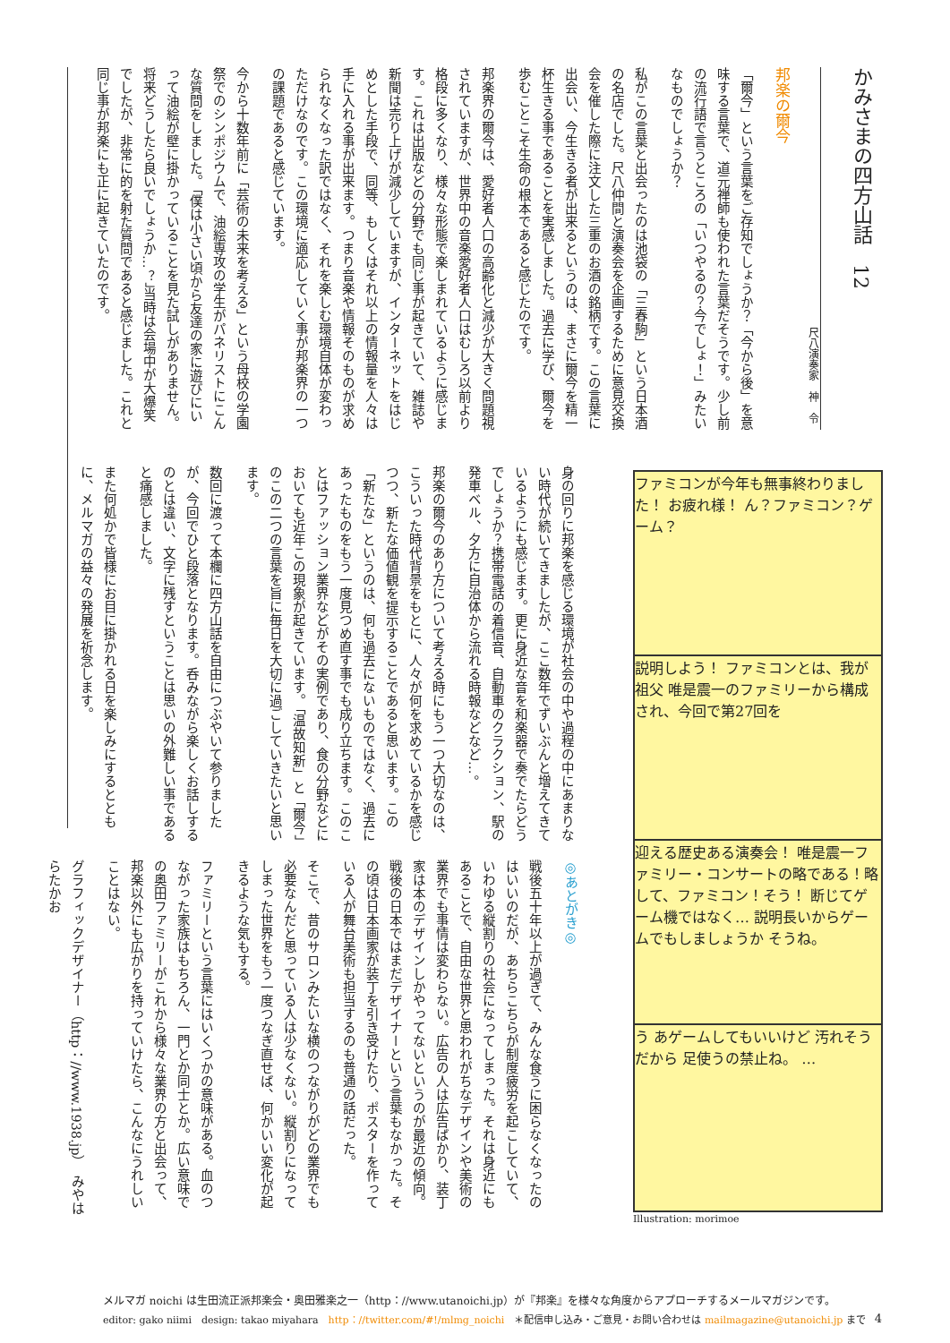かみさまの四方山話　12
尺八演奏家　神　令
邦楽の爾今
「爾今」という言葉をご存知でしょうか？「今から後」を意味する言葉で、道元禅師も使われた言葉だそうです。少し前の流行語で言うところの「いつやるの？今でしょ！」みたいなものでしょうか？
私がこの言葉と出会ったのは池袋の「三春駒」という日本酒の名店でした。尺八仲間と演奏会を企画するために意見交換会を催した際に注文した三重のお酒の銘柄です。この言葉に出会い、今生きる者が出来るというのは、まさに爾今を精一杯生きる事であることを実感しました。過去に学び、爾今を歩むことこそ生命の根本であると感じたのです。
邦楽界の爾今は、愛好者人口の高齢化と減少が大きく問題視されていますが、世界中の音楽愛好者人口はむしろ以前より格段に多くなり、様々な形態で楽しまれているように感じます。これは出版などの分野でも同じ事が起きていて、雑誌や新聞は売り上げが減少していますが、インターネットをはじめとした手段で、同等、もしくはそれ以上の情報量を人々は手に入れる事が出来ます。つまり音楽や情報そのものが求められなくなった訳ではなく、それを楽しむ環境自体が変わっただけなのです。この環境に適応していく事が邦楽界の一つの課題であると感じています。
今から十数年前に「芸術の未来を考える」という母校の学園祭でのシンポジウムで、油絵専攻の学生がパネリストにこんな質問をしました。「僕は小さい頃から友達の家に遊びにいって油絵が壁に掛かっていることを見た試しがありません。将来どうしたら良いでしょうか…？」当時は会場中が大爆笑でしたが、非常に的を射た質問であると感じました。これと同じ事が邦楽にも正に起きていたのです。
身の回りに邦楽を感じる環境が社会の中や過程の中にあまりない時代が続いてきましたが、ここ数年でずいぶんと増えてきているようにも感じます。更に身近な音を和楽器で奏でたらどうでしょうか？携帯電話の着信音、自動車のクラクション、駅の発車ベル、夕方に自治体から流れる時報などなど…。
邦楽の爾今のあり方について考える時にもう一つ大切なのは、こういった時代背景をもとに、人々が何を求めているかを感じつつ、新たな価値観を提示することであると思います。この「新たな」というのは、何も過去にないものではなく、過去にあったものをもう一度見つめ直す事でも成り立ちます。このことはファッション業界などがその実例であり、食の分野などにおいても近年この現象が起きています。「温故知新」と「爾今」のこの二つの言葉を旨に毎日を大切に過ごしていきたいと思います。
数回に渡って本欄に四方山話を自由につぶやいて参りましたが、今回でひと段落となります。呑みながら楽しくお話しするのとは違い、文字に残すということは思いの外難しい事であると痛感しました。
また何処かで皆様にお目に掛かれる日を楽しみにするとともに、メルマガの益々の発展を祈念します。
ファミコンが今年も無事終わりました！ お疲れ様！ ん？ファミコン？ゲーム？
説明しよう！ ファミコンとは、我が祖父 唯是震一のファミリーから構成され、今回で第27回を
迎える歴史ある演奏会！ 唯是震一ファミリー・コンサートの略である！略して、ファミコン！そう！ 断じてゲーム機ではなく… 説明長いからゲームでもしましょうか そうね。
う あゲームしてもいいけど 汚れそうだから 足使うの禁止ね。 …
Illustration: morimoe
◎あとがき◎
戦後五十年以上が過ぎて、みんな食うに困らなくなったのはいいのだが、あちらこちらが制度疲労を起こしていて、いわゆる縦割りの社会になってしまった。それは身近にもあることで、自由な世界と思われがちなデザインや美術の業界でも事情は変わらない。広告の人は広告ばかり、装丁家は本のデザインしかやってないというのが最近の傾向。戦後の日本ではまだデザイナーという言葉もなかった。その頃は日本画家が装丁を引き受けたり、ポスターを作っている人が舞台美術も担当するのも普通の話だった。
そこで、昔のサロンみたいな横のつながりがどの業界でも必要なんだと思っている人は少なくない。縦割りになってしまった世界をもう一度つなぎ直せば、何かいい変化が起きるような気もする。
ファミリーという言葉にはいくつかの意味がある。血のつながった家族はもちろん、一門とか同士とか。広い意味での奥田ファミリーがこれから様々な業界の方と出会って、邦楽以外にも広がりを持っていけたら、こんなにうれしいことはない。
グラフィックデザイナー（http：//www.1938.jp）　みやはらたかお
メルマガ noichi は生田流正派邦楽会・奥田雅楽之一（http：//www.utanoichi.jp）が『邦楽』を様々な角度からアプローチするメールマガジンです。
editor: gako niimi　design: takao miyahara　http：//twitter.com/#!/mlmg_noichi　＊配信申し込み・ご意見・お問い合わせは mailmagazine@utanoichi.jp まで 4